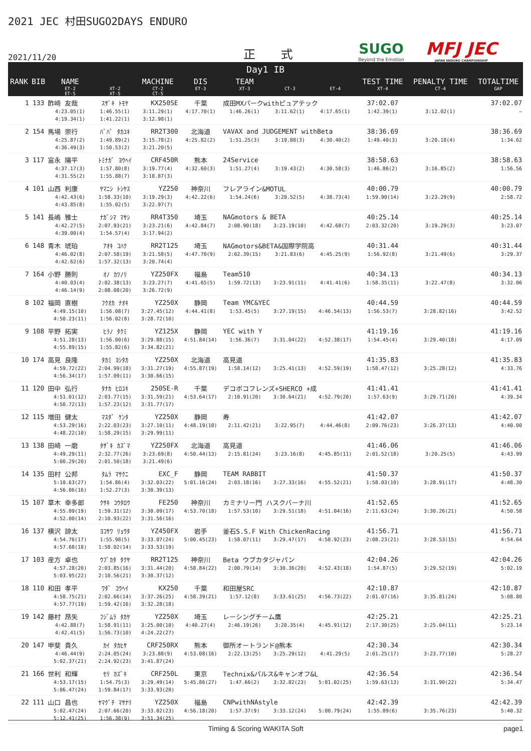2021 JEC 村田SUGO2DAYS ENDURO
2021/11/20
正 式
SUGO
Beyond the Emotion
MFJ JEC
JAPAN ENDURO CHAMPIONSHIP
Day1 IB
| RANK | BIB | NAME | | MACHINE | DIS | TEAM | | | TEST TIME | PENALTY TIME | TOTALTIME |
| --- | --- | --- | --- | --- | --- | --- | --- | --- | --- | --- | --- |
| | | ET-2 | XT-2 | CT-2 | ET-3 | XT-3 | CT-3 | ET-4 | XT-4 | CT-4 | GAP |
| | | ET-5 | XT-5 | CT-5 | | | | | | | |
| 1 | 133 | 酢崎 友哉 | ｽｻﾞｷ ﾄﾓﾔ | KX250SE | 千葉 | 成田MXパークwithピュアテック | | | 37:02.07 | | 37:02.07 |
| | | 4:23.05(1) | 1:46.55(1) | 3:11.29(1) | 4:17.70(1) | 1:46.26(1) | 3:11.62(1) | 4:17.65(1) | 1:42.39(1) | 3:12.02(1) | – |
| | | 4:19.34(1) | 1:41.22(1) | 3:12.98(1) | | | | | | | |
| 2 | 154 | 馬場 崇行 | ﾊﾞﾊﾞ ﾀｶﾕｷ | RR2T300 | 北海道 | VAVAX and JUDGEMENT withBeta | | | 38:36.69 | | 38:36.69 |
| | | 4:25.87(2) | 1:49.89(2) | 3:15.78(2) | 4:25.82(2) | 1:51.25(3) | 3:19.88(3) | 4:30.40(2) | 1:49.40(3) | 3:20.18(4) | 1:34.62 |
| | | 4:36.49(3) | 1:50.53(2) | 3:21.20(5) | | | | | | | |
| 3 | 117 | 富永 陽平 | ﾄﾐﾅｶﾞ ﾖｳﾍｲ | CRF450R | 熊本 | 24Service | | | 38:58.63 | | 38:58.63 |
| | | 4:37.17(3) | 1:57.80(8) | 3:19.77(4) | 4:32.60(3) | 1:51.27(4) | 3:19.43(2) | 4:30.58(3) | 1:46.86(2) | 3:16.85(2) | 1:56.56 |
| | | 4:31.55(2) | 1:55.88(7) | 3:18.87(3) | | | | | | | |
| 4 | 101 | 山西 利康 | ﾔﾏﾆｼ ﾄｼﾔｽ | YZ250 | 神奈川 | フレアライン&MOTUL | | | 40:00.79 | | 40:00.79 |
| | | 4:42.43(6) | 1:58.33(10) | 3:19.29(3) | 4:42.22(6) | 1:54.24(6) | 3:20.52(5) | 4:38.73(4) | 1:59.90(14) | 3:23.29(9) | 2:58.72 |
| | | 4:43.85(8) | 1:55.02(5) | 3:22.97(7) | | | | | | | |
| 5 | 141 | 長嶋 雅士 | ﾅｶﾞｼﾏ ﾏｻｼ | RR4T350 | 埼玉 | NAGmotors & BETA | | | 40:25.14 | | 40:25.14 |
| | | 4:42.27(5) | 2:07.93(21) | 3:23.21(6) | 4:42.84(7) | 2:08.90(18) | 3:23.19(10) | 4:42.68(7) | 2:03.32(20) | 3:19.29(3) | 3:23.07 |
| | | 4:39.00(4) | 1:54.57(4) | 3:17.94(2) | | | | | | | |
| 6 | 148 | 青木 琥珀 | ｱｵｷ ｺﾊｸ | RR2T125 | 埼玉 | NAGmotors&BETA&国際学院高 | | | 40:31.44 | | 40:31.44 |
| | | 4:46.02(8) | 2:07.58(19) | 3:21.58(5) | 4:47.70(9) | 2:02.39(15) | 3:21.83(6) | 4:45.25(9) | 1:56.92(8) | 3:21.49(6) | 3:29.37 |
| | | 4:42.62(6) | 1:57.32(13) | 3:20.74(4) | | | | | | | |
| 7 | 164 | 小野 勝則 | ｵﾉ ｶﾂﾉﾘ | YZ250FX | 福島 | Team510 | | | 40:34.13 | | 40:34.13 |
| | | 4:40.03(4) | 2:02.38(13) | 3:23.27(7) | 4:41.65(5) | 1:59.72(13) | 3:23.91(11) | 4:41.41(6) | 1:58.35(11) | 3:22.47(8) | 3:32.06 |
| | | 4:46.14(9) | 2:08.08(20) | 3:26.72(9) | | | | | | | |
| 8 | 102 | 福岡 直樹 | ﾌｸｵｶ ﾅｵｷ | YZ250X | 静岡 | Team YMC&YEC | | | 40:44.59 | | 40:44.59 |
| | | 4:49.15(10) | 1:56.08(7) | 3:27.45(12) | 4:44.41(8) | 1:53.45(5) | 3:27.19(15) | 4:46.54(13) | 1:56.53(7) | 3:28.82(16) | 3:42.52 |
| | | 4:50.23(11) | 1:56.02(8) | 3:28.72(10) | | | | | | | |
| 9 | 108 | 平野 拓実 | ﾋﾗﾉ ﾀｸﾐ | YZ125X | 静岡 | YEC with Y | | | 41:19.16 | | 41:19.16 |
| | | 4:51.28(13) | 1:56.00(6) | 3:29.88(15) | 4:51.84(14) | 1:56.36(7) | 3:31.04(22) | 4:52.38(17) | 1:54.45(4) | 3:29.40(18) | 4:17.09 |
| | | 4:55.89(15) | 1:55.82(6) | 3:34.82(21) | | | | | | | |
| 10 | 174 | 高見 良隆 | ﾀｶﾐ ﾖｼﾀｶ | YZ250X | 北海道 | 高見道 | | | 41:35.83 | | 41:35.83 |
| | | 4:59.72(22) | 2:04.99(18) | 3:31.27(19) | 4:55.87(19) | 1:58.14(12) | 3:25.41(13) | 4:52.59(19) | 1:58.47(12) | 3:25.28(12) | 4:33.76 |
| | | 4:56.34(17) | 1:57.09(11) | 3:30.66(15) | | | | | | | |
| 11 | 120 | 田中 弘行 | ﾀﾅｶ ﾋﾛﾕｷ | 250SE-R | 千葉 | デコボコフレンズ+SHERCO +成 | | | 41:41.41 | | 41:41.41 |
| | | 4:51.01(12) | 2:03.77(15) | 3:31.59(21) | 4:53.64(17) | 2:10.91(20) | 3:30.64(21) | 4:52.79(20) | 1:57.63(9) | 3:29.71(20) | 4:39.34 |
| | | 4:50.72(13) | 1:57.23(12) | 3:31.77(17) | | | | | | | |
| 12 | 115 | 増田 健太 | ﾏｽﾀﾞ ｹﾝﾀ | YZ250X | 静岡 | 寿 | | | 41:42.07 | | 41:42.07 |
| | | 4:53.29(16) | 2:22.03(23) | 3:27.10(11) | 4:48.19(10) | 2:11.42(21) | 3:22.95(7) | 4:44.46(8) | 2:09.76(23) | 3:26.37(13) | 4:40.00 |
| | | 4:48.22(10) | 1:58.29(15) | 3:29.99(11) | | | | | | | |
| 13 | 138 | 田崎 一磨 | ﾀｻﾞｷ ｶｽﾞﾏ | YZ250FX | 北海道 | 高見道 | | | 41:46.06 | | 41:46.06 |
| | | 4:49.29(11) | 2:32.77(26) | 3:23.69(8) | 4:50.44(13) | 2:15.81(24) | 3:23.16(8) | 4:45.85(11) | 2:01.52(18) | 3:20.25(5) | 4:43.99 |
| | | 5:00.29(20) | 2:01.50(18) | 3:21.49(6) | | | | | | | |
| 14 | 135 | 田村 公邦 | ﾀﾑﾗ ﾏｻｸﾆ | EXC_F | 静岡 | TEAM RABBIT | | | 41:50.37 | | 41:50.37 |
| | | 5:10.63(27) | 1:54.86(4) | 3:32.03(22) | 5:01.16(24) | 2:03.18(16) | 3:27.33(16) | 4:55.52(21) | 1:58.03(10) | 3:28.91(17) | 4:48.30 |
| | | 4:56.06(16) | 1:52.27(3) | 3:30.39(13) | | | | | | | |
| 15 | 107 | 草木 幸多郎 | ｸｻｷ ｺｳﾀﾛｳ | FE250 | 神奈川 | カミナリー門 ハスクバーナ川 | | | 41:52.65 | | 41:52.65 |
| | | 4:55.09(19) | 1:59.31(12) | 3:30.09(17) | 4:53.70(18) | 1:57.53(10) | 3:29.51(18) | 4:51.04(16) | 2:11.63(24) | 3:30.26(21) | 4:50.58 |
| | | 4:52.00(14) | 2:10.93(22) | 3:31.56(16) | | | | | | | |
| 16 | 137 | 横沢 諒太 | ﾖｺｻﾜ ﾘｮｳﾀ | YZ450FX | 岩手 | 釜石S.S.F With ChickenRacing | | | 41:56.71 | | 41:56.71 |
| | | 4:54.76(17) | 1:55.98(5) | 3:33.07(24) | 5:00.45(23) | 1:58.07(11) | 3:29.47(17) | 4:58.92(23) | 2:08.23(21) | 3:28.53(15) | 4:54.64 |
| | | 4:57.68(18) | 1:58.02(14) | 3:33.53(19) | | | | | | | |
| 17 | 103 | 産方 卓也 | ｳﾌﾞｶﾀ ﾀｸﾔ | RR2T125 | 神奈川 | Beta ウブカタジャパン | | | 42:04.26 | | 42:04.26 |
| | | 4:57.28(20) | 2:03.85(16) | 3:31.44(20) | 4:58.84(22) | 2:00.79(14) | 3:30.36(20) | 4:52.43(18) | 1:54.87(5) | 3:29.52(19) | 5:02.19 |
| | | 5:03.95(22) | 2:10.56(21) | 3:30.37(12) | | | | | | | |
| 18 | 110 | 和田 孝平 | ﾜﾀﾞ ｺｳﾍｲ | KX250 | 千葉 | 和田屋SRC | | | 42:10.87 | | 42:10.87 |
| | | 4:58.75(21) | 2:02.66(14) | 3:37.26(25) | 4:58.39(21) | 1:57.12(8) | 3:33.61(25) | 4:56.73(22) | 2:01.07(16) | 3:35.81(24) | 5:08.80 |
| | | 4:57.77(19) | 1:59.42(16) | 3:32.28(18) | | | | | | | |
| 19 | 142 | 藤村 昂矢 | ﾌｼﾞﾑﾗ ﾀｶﾔ | YZ250X | 埼玉 | レーシングチーム鷹 | | | 42:25.21 | | 42:25.21 |
| | | 4:42.88(7) | 1:58.91(11) | 3:25.00(10) | 4:40.27(4) | 2:46.19(26) | 3:20.35(4) | 4:45.91(12) | 2:17.30(25) | 3:25.04(11) | 5:23.14 |
| | | 4:42.41(5) | 1:56.73(10) | 4:24.22(27) | | | | | | | |
| 20 | 147 | 甲斐 貴久 | ｶｲ ﾀｶﾋｻ | CRF250RX | 熊本 | 御所オートランド@熊本 | | | 42:30.34 | | 42:30.34 |
| | | 4:46.44(9) | 2:24.05(24) | 3:23.88(9) | 4:53.08(16) | 2:22.13(25) | 3:25.29(12) | 4:41.29(5) | 2:01.25(17) | 3:23.77(10) | 5:28.27 |
| | | 5:02.37(21) | 2:24.92(23) | 3:41.87(24) | | | | | | | |
| 21 | 166 | 世利 和輝 | ｾﾘ ｶｽﾞｷ | CRF250L | 東京 | Technix&パルス&キャンオフ&L | | | 42:36.54 | | 42:36.54 |
| | | 4:53.17(15) | 1:54.75(3) | 3:29.49(14) | 5:45.86(27) | 1:47.66(2) | 3:32.82(23) | 5:01.02(25) | 1:59.63(13) | 3:31.90(22) | 5:34.47 |
| | | 5:06.47(24) | 1:59.84(17) | 3:33.93(20) | | | | | | | |
| 22 | 111 | 山口 昌也 | ﾔﾏｸﾞﾁ ﾏｻﾅﾘ | YZ250X | 福島 | CNPwithNAstyle | | | 42:42.39 | | 42:42.39 |
| | | 5:02.47(24) | 2:07.66(20) | 3:33.02(23) | 4:56.18(20) | 1:57.37(9) | 3:33.12(24) | 5:00.79(24) | 1:55.89(6) | 3:35.76(23) | 5:40.32 |
| | | 5:12.41(25) | 1:56.38(9) | 3:51.34(25) | | | | | | | |
Timing & Scoring WAKITA Soft page1